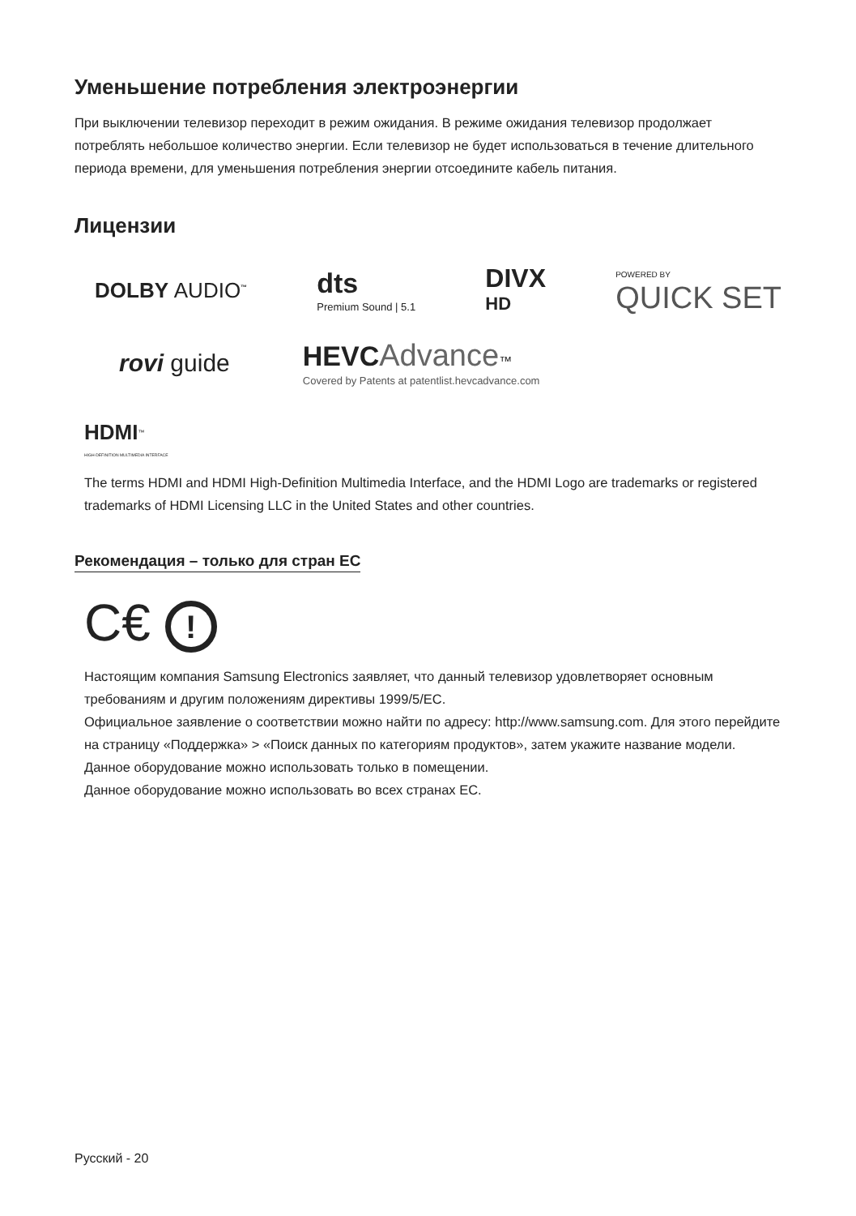Уменьшение потребления электроэнергии
При выключении телевизор переходит в режим ожидания. В режиме ожидания телевизор продолжает потреблять небольшое количество энергии. Если телевизор не будет использоваться в течение длительного периода времени, для уменьшения потребления энергии отсоедините кабель питания.
Лицензии
DOLBY AUDIO<sup>™</sup>
dts
Premium Sound | 5.1
DIVX
HD
POWERED BY
QUICK SET
rovi guide
HEVC Advance™
Covered by Patents at patentlist.hevcadvance.com
HDMI<sup>™</sup>
HIGH-DEFINITION MULTIMEDIA INTERFACE
The terms HDMI and HDMI High-Definition Multimedia Interface, and the HDMI Logo are trademarks or registered trademarks of HDMI Licensing LLC in the United States and other countries.
Рекомендация – только для стран ЕС
C€ !
Настоящим компания Samsung Electronics заявляет, что данный телевизор удовлетворяет основным требованиям и другим положениям директивы 1999/5/EC.
Официальное заявление о соответствии можно найти по адресу: http://www.samsung.com. Для этого перейдите на страницу «Поддержка» > «Поиск данных по категориям продуктов», затем укажите название модели.
Данное оборудование можно использовать только в помещении.
Данное оборудование можно использовать во всех странах ЕС.
Русский - 20